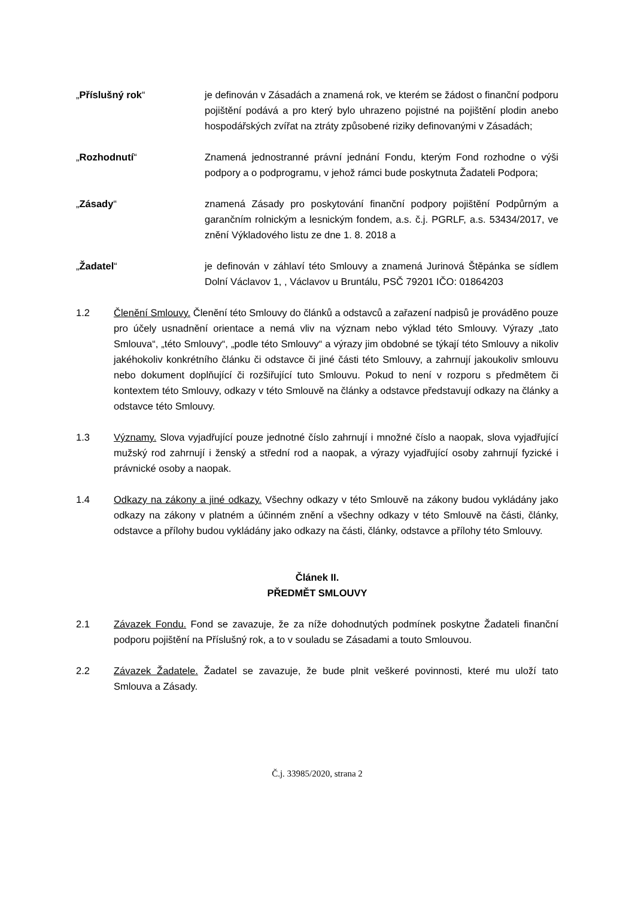„Příslušný rok“ je definován v Zásadách a znamená rok, ve kterém se žádost o finanční podporu pojištění podává a pro který bylo uhrazeno pojistné na pojištění plodin anebo hospodářských zvířat na ztráty způsobené riziky definovanými v Zásadách;
„Rozhodnutí“ Znamená jednostranné právní jednání Fondu, kterým Fond rozhodne o výši podpory a o podprogramu, v jehož rámci bude poskytnuta Žadateli Podpora;
„Zásady“ znamená Zásady pro poskytování finanční podpory pojištění Podpůrným a garančním rolnickým a lesnickým fondem, a.s. č.j. PGRLF, a.s. 53434/2017, ve znění Výkladového listu ze dne 1. 8. 2018 a
„Žadatel“ je definován v záhlaví této Smlouvy a znamená Jurinová Štěpánka se sídlem Dolní Václavov 1, , Václavov u Bruntálu, PSČ 79201 IČO: 01864203
1.2 Členění Smlouvy. Členění této Smlouvy do článků a odstavců a zařazení nadpisů je prováděno pouze pro účely usnadnění orientace a nemá vliv na význam nebo výklad této Smlouvy. Výrazy „tato Smlouva“, „této Smlouvy“, „podle této Smlouvy“ a výrazy jim obdobné se týkají této Smlouvy a nikoliv jakéhokoliv konkrétního článku či odstavce či jiné části této Smlouvy, a zahrnují jakoukoliv smlouvu nebo dokument doplňující či rozšiřující tuto Smlouvu. Pokud to není v rozporu s předmětem či kontextem této Smlouvy, odkazy v této Smlouvě na články a odstavce představují odkazy na články a odstavce této Smlouvy.
1.3 Významy. Slova vyjadřující pouze jednotné číslo zahrnují i množné číslo a naopak, slova vyjadřující mužský rod zahrnují i ženský a střední rod a naopak, a výrazy vyjadřující osoby zahrnují fyzické i právnické osoby a naopak.
1.4 Odkazy na zákony a jiné odkazy. Všechny odkazy v této Smlouvě na zákony budou vykládány jako odkazy na zákony v platném a účinném znění a všechny odkazy v této Smlouvě na části, články, odstavce a přílohy budou vykládány jako odkazy na části, články, odstavce a přílohy této Smlouvy.
Článek II.
PŘEDMĚT SMLOUVY
2.1 Závazek Fondu. Fond se zavazuje, že za níže dohodnutých podmínek poskytne Žadateli finanční podporu pojištění na Příslušný rok, a to v souladu se Zásadami a touto Smlouvou.
2.2 Závazek Žadatele. Žadatel se zavazuje, že bude plnit veškeré povinnosti, které mu uloží tato Smlouva a Zásady.
Č.j. 33985/2020, strana 2